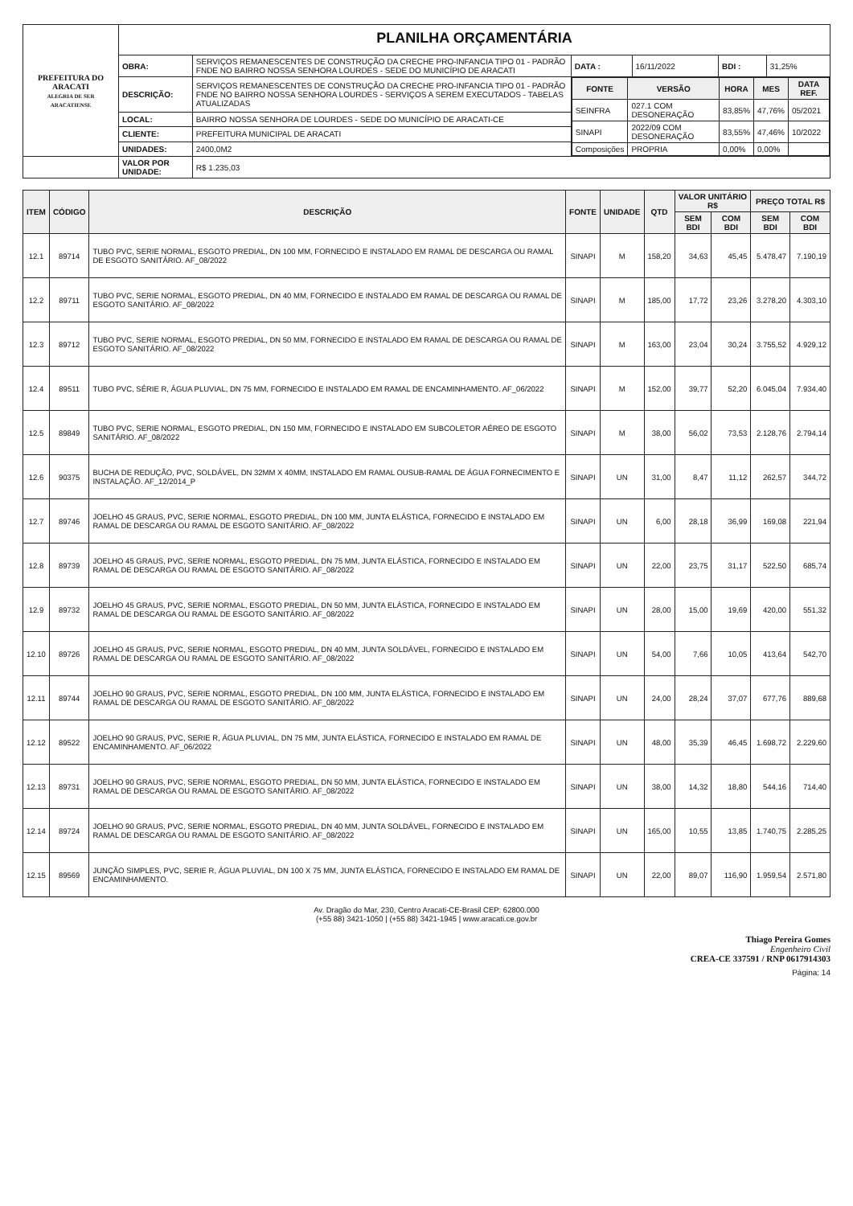| PREFEITURA DO ARACATI ALEGRIA DE SER ARACATIENSE | PLANILHA ORÇAMENTÁRIA | | | | | |
| | OBRA: | SERVIÇOS REMANESCENTES DE CONSTRUÇÃO DA CRECHE PRO-INFANCIA TIPO 01 - PADRÃO FNDE NO BAIRRO NOSSA SENHORA LOURDES - SEDE DO MUNICÍPIO DE ARACATI | DATA : | 16/11/2022 | BDI : | 31,25% |
| | DESCRIÇÃO: | SERVIÇOS REMANESCENTES DE CONSTRUÇÃO DA CRECHE PRO-INFANCIA TIPO 01 - PADRÃO FNDE NO BAIRRO NOSSA SENHORA LOURDES - SERVIÇOS A SEREM EXECUTADOS - TABELAS ATUALIZADAS | / FONTE / VERSÃO / HORA / MES / DATA REF. / / --- / --- / --- / --- / --- / / SEINFRA / 027.1 COM DESONERAÇÃO / 83,85% / 47,76% / 05/2021 / / SINAPI / 2022/09 COM DESONERAÇÃO / 83,55% / 47,46% / 10/2022 / / Composições / PROPRIA / 0,00% / 0,00% / / | | | |
| | LOCAL: | BAIRRO NOSSA SENHORA DE LOURDES - SEDE DO MUNICÍPIO DE ARACATI-CE | | | | |
| | CLIENTE: | PREFEITURA MUNICIPAL DE ARACATI | | | | |
| | UNIDADES: | 2400,0M2 | | | | |
| | VALOR POR UNIDADE: | R$ 1.235,03 | | | | |
| ITEM | CÓDIGO | DESCRIÇÃO | FONTE | UNIDADE | QTD | VALOR UNITÁRIO R$ | | PREÇO TOTAL R$ | |
| --- | --- | --- | --- | --- | --- | --- | --- | --- | --- |
| | | | | | | SEM BDI | COM BDI | SEM BDI | COM BDI |
| 12.1 | 89714 | TUBO PVC, SERIE NORMAL, ESGOTO PREDIAL, DN 100 MM, FORNECIDO E INSTALADO EM RAMAL DE DESCARGA OU RAMAL DE ESGOTO SANITÁRIO. AF_08/2022 | SINAPI | M | 158,20 | 34,63 | 45,45 | 5.478,47 | 7.190,19 |
| 12.2 | 89711 | TUBO PVC, SERIE NORMAL, ESGOTO PREDIAL, DN 40 MM, FORNECIDO E INSTALADO EM RAMAL DE DESCARGA OU RAMAL DE ESGOTO SANITÁRIO. AF_08/2022 | SINAPI | M | 185,00 | 17,72 | 23,26 | 3.278,20 | 4.303,10 |
| 12.3 | 89712 | TUBO PVC, SERIE NORMAL, ESGOTO PREDIAL, DN 50 MM, FORNECIDO E INSTALADO EM RAMAL DE DESCARGA OU RAMAL DE ESGOTO SANITÁRIO. AF_08/2022 | SINAPI | M | 163,00 | 23,04 | 30,24 | 3.755,52 | 4.929,12 |
| 12.4 | 89511 | TUBO PVC, SÉRIE R, ÁGUA PLUVIAL, DN 75 MM, FORNECIDO E INSTALADO EM RAMAL DE ENCAMINHAMENTO. AF_06/2022 | SINAPI | M | 152,00 | 39,77 | 52,20 | 6.045,04 | 7.934,40 |
| 12.5 | 89849 | TUBO PVC, SERIE NORMAL, ESGOTO PREDIAL, DN 150 MM, FORNECIDO E INSTALADO EM SUBCOLETOR AÉREO DE ESGOTO SANITÁRIO. AF_08/2022 | SINAPI | M | 38,00 | 56,02 | 73,53 | 2.128,76 | 2.794,14 |
| 12.6 | 90375 | BUCHA DE REDUÇÃO, PVC, SOLDÁVEL, DN 32MM X 40MM, INSTALADO EM RAMAL OUSUB-RAMAL DE ÁGUA FORNECIMENTO E INSTALAÇÃO. AF_12/2014_P | SINAPI | UN | 31,00 | 8,47 | 11,12 | 262,57 | 344,72 |
| 12.7 | 89746 | JOELHO 45 GRAUS, PVC, SERIE NORMAL, ESGOTO PREDIAL, DN 100 MM, JUNTA ELÁSTICA, FORNECIDO E INSTALADO EM RAMAL DE DESCARGA OU RAMAL DE ESGOTO SANITÁRIO. AF_08/2022 | SINAPI | UN | 6,00 | 28,18 | 36,99 | 169,08 | 221,94 |
| 12.8 | 89739 | JOELHO 45 GRAUS, PVC, SERIE NORMAL, ESGOTO PREDIAL, DN 75 MM, JUNTA ELÁSTICA, FORNECIDO E INSTALADO EM RAMAL DE DESCARGA OU RAMAL DE ESGOTO SANITÁRIO. AF_08/2022 | SINAPI | UN | 22,00 | 23,75 | 31,17 | 522,50 | 685,74 |
| 12.9 | 89732 | JOELHO 45 GRAUS, PVC, SERIE NORMAL, ESGOTO PREDIAL, DN 50 MM, JUNTA ELÁSTICA, FORNECIDO E INSTALADO EM RAMAL DE DESCARGA OU RAMAL DE ESGOTO SANITÁRIO. AF_08/2022 | SINAPI | UN | 28,00 | 15,00 | 19,69 | 420,00 | 551,32 |
| 12.10 | 89726 | JOELHO 45 GRAUS, PVC, SERIE NORMAL, ESGOTO PREDIAL, DN 40 MM, JUNTA SOLDÁVEL, FORNECIDO E INSTALADO EM RAMAL DE DESCARGA OU RAMAL DE ESGOTO SANITÁRIO. AF_08/2022 | SINAPI | UN | 54,00 | 7,66 | 10,05 | 413,64 | 542,70 |
| 12.11 | 89744 | JOELHO 90 GRAUS, PVC, SERIE NORMAL, ESGOTO PREDIAL, DN 100 MM, JUNTA ELÁSTICA, FORNECIDO E INSTALADO EM RAMAL DE DESCARGA OU RAMAL DE ESGOTO SANITÁRIO. AF_08/2022 | SINAPI | UN | 24,00 | 28,24 | 37,07 | 677,76 | 889,68 |
| 12.12 | 89522 | JOELHO 90 GRAUS, PVC, SERIE R, ÁGUA PLUVIAL, DN 75 MM, JUNTA ELÁSTICA, FORNECIDO E INSTALADO EM RAMAL DE ENCAMINHAMENTO. AF_06/2022 | SINAPI | UN | 48,00 | 35,39 | 46,45 | 1.698,72 | 2.229,60 |
| 12.13 | 89731 | JOELHO 90 GRAUS, PVC, SERIE NORMAL, ESGOTO PREDIAL, DN 50 MM, JUNTA ELÁSTICA, FORNECIDO E INSTALADO EM RAMAL DE DESCARGA OU RAMAL DE ESGOTO SANITÁRIO. AF_08/2022 | SINAPI | UN | 38,00 | 14,32 | 18,80 | 544,16 | 714,40 |
| 12.14 | 89724 | JOELHO 90 GRAUS, PVC, SERIE NORMAL, ESGOTO PREDIAL, DN 40 MM, JUNTA SOLDÁVEL, FORNECIDO E INSTALADO EM RAMAL DE DESCARGA OU RAMAL DE ESGOTO SANITÁRIO. AF_08/2022 | SINAPI | UN | 165,00 | 10,55 | 13,85 | 1.740,75 | 2.285,25 |
| 12.15 | 89569 | JUNÇÃO SIMPLES, PVC, SERIE R, ÁGUA PLUVIAL, DN 100 X 75 MM, JUNTA ELÁSTICA, FORNECIDO E INSTALADO EM RAMAL DE ENCAMINHAMENTO. | SINAPI | UN | 22,00 | 89,07 | 116,90 | 1.959,54 | 2.571,80 |
Av. Dragão do Mar, 230, Centro Aracati-CE-Brasil CEP: 62800.000
(+55 88) 3421-1050 | (+55 88) 3421-1945 | www.aracati.ce.gov.br
Thiago Pereira Gomes
Engenheiro Civil
CREA-CE 337591 / RNP 0617914303
Página: 14